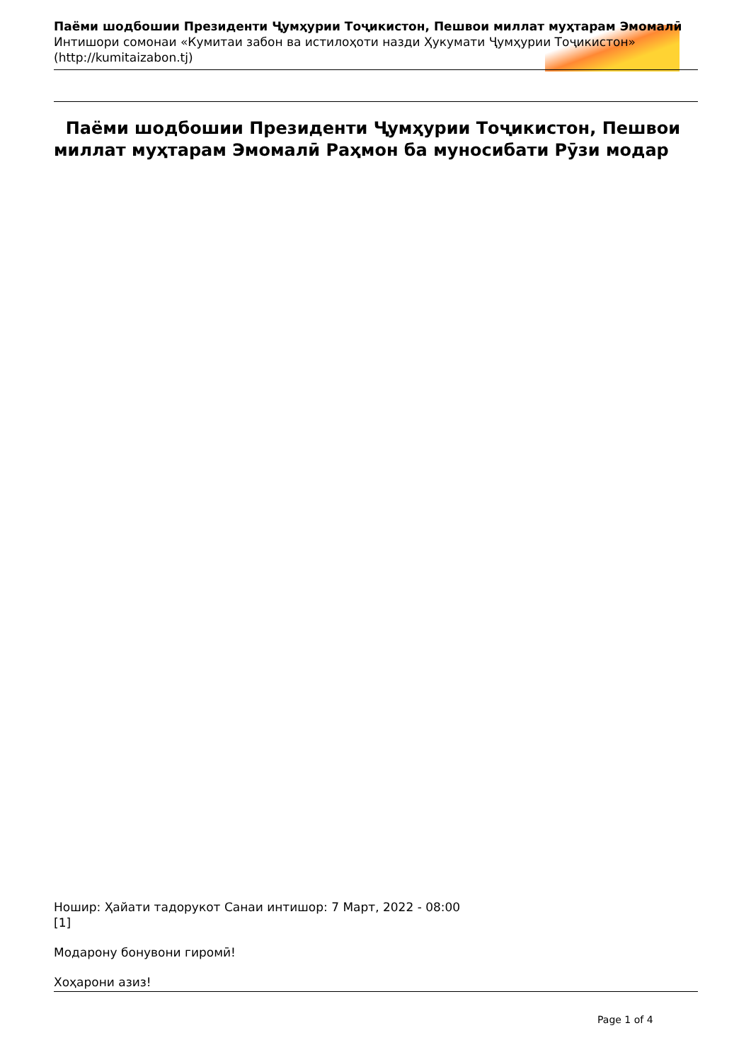Паёми шодбошии Президенти Ҷумҳурии Тоҷикистон, Пешвои миллат муҳтарам Эмомалӣ
Интишори сомонаи «Кумитаи забон ва истилоҳоти назди Ҳукумати Ҷумҳурии Тоҷикистон»
(http://kumitaizabon.tj)
Паёми шодбошии Президенти Ҷумҳурии Тоҷикистон, Пешвои миллат муҳтарам Эмомалӣ Раҳмон ба муносибати Рӯзи модар
Ношир: Ҳайати тадорукот Санаи интишор: 7 Март, 2022 - 08:00
[1]
Модарону бонувони гиромӣ!
Хоҳарони азиз!
Page 1 of 4